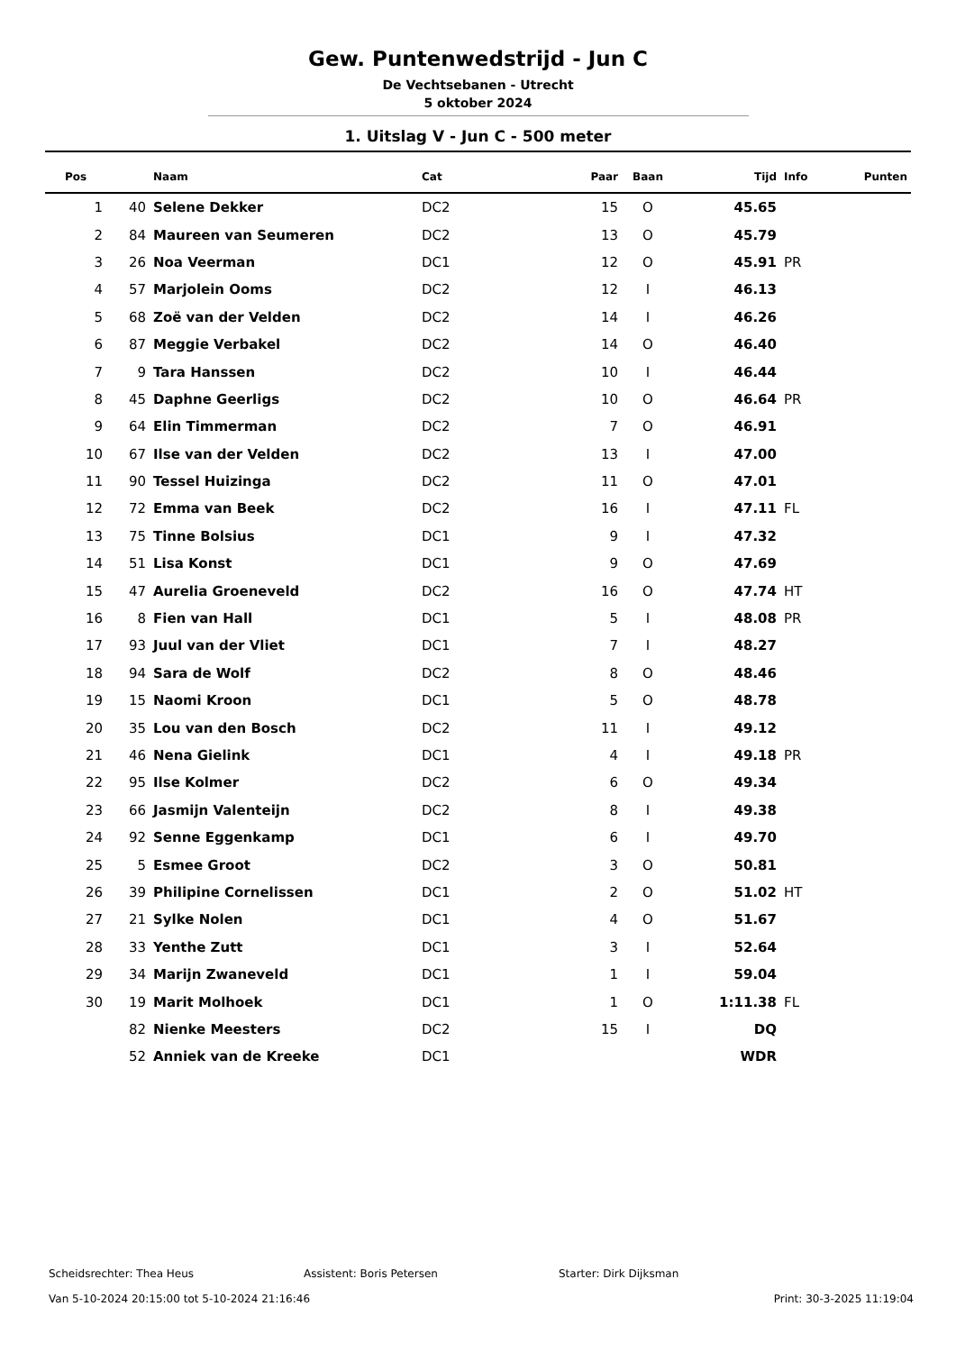Gew. Puntenwedstrijd - Jun C
De Vechtsebanen - Utrecht
5 oktober 2024
1. Uitslag V - Jun C - 500 meter
| Pos | | Naam | Cat | Paar | Baan | Tijd | Info | Punten |
| --- | --- | --- | --- | --- | --- | --- | --- | --- |
| 1 | 40 | Selene Dekker | DC2 | 15 | O | 45.65 | | |
| 2 | 84 | Maureen van Seumeren | DC2 | 13 | O | 45.79 | | |
| 3 | 26 | Noa Veerman | DC1 | 12 | O | 45.91 | PR | |
| 4 | 57 | Marjolein Ooms | DC2 | 12 | I | 46.13 | | |
| 5 | 68 | Zoë van der Velden | DC2 | 14 | I | 46.26 | | |
| 6 | 87 | Meggie Verbakel | DC2 | 14 | O | 46.40 | | |
| 7 | 9 | Tara Hanssen | DC2 | 10 | I | 46.44 | | |
| 8 | 45 | Daphne Geerligs | DC2 | 10 | O | 46.64 | PR | |
| 9 | 64 | Elin Timmerman | DC2 | 7 | O | 46.91 | | |
| 10 | 67 | Ilse van der Velden | DC2 | 13 | I | 47.00 | | |
| 11 | 90 | Tessel Huizinga | DC2 | 11 | O | 47.01 | | |
| 12 | 72 | Emma van Beek | DC2 | 16 | I | 47.11 | FL | |
| 13 | 75 | Tinne Bolsius | DC1 | 9 | I | 47.32 | | |
| 14 | 51 | Lisa Konst | DC1 | 9 | O | 47.69 | | |
| 15 | 47 | Aurelia Groeneveld | DC2 | 16 | O | 47.74 | HT | |
| 16 | 8 | Fien van Hall | DC1 | 5 | I | 48.08 | PR | |
| 17 | 93 | Juul van der Vliet | DC1 | 7 | I | 48.27 | | |
| 18 | 94 | Sara de Wolf | DC2 | 8 | O | 48.46 | | |
| 19 | 15 | Naomi Kroon | DC1 | 5 | O | 48.78 | | |
| 20 | 35 | Lou van den Bosch | DC2 | 11 | I | 49.12 | | |
| 21 | 46 | Nena Gielink | DC1 | 4 | I | 49.18 | PR | |
| 22 | 95 | Ilse Kolmer | DC2 | 6 | O | 49.34 | | |
| 23 | 66 | Jasmijn Valenteijn | DC2 | 8 | I | 49.38 | | |
| 24 | 92 | Senne Eggenkamp | DC1 | 6 | I | 49.70 | | |
| 25 | 5 | Esmee Groot | DC2 | 3 | O | 50.81 | | |
| 26 | 39 | Philipine Cornelissen | DC1 | 2 | O | 51.02 | HT | |
| 27 | 21 | Sylke Nolen | DC1 | 4 | O | 51.67 | | |
| 28 | 33 | Yenthe Zutt | DC1 | 3 | I | 52.64 | | |
| 29 | 34 | Marijn Zwaneveld | DC1 | 1 | I | 59.04 | | |
| 30 | 19 | Marit Molhoek | DC1 | 1 | O | 1:11.38 | FL | |
| | 82 | Nienke Meesters | DC2 | 15 | I | DQ | | |
| | 52 | Anniek van de Kreeke | DC1 | | | WDR | | |
Scheidsrechter: Thea Heus Assistent: Boris Petersen Starter: Dirk Dijksman
Van 5-10-2024 20:15:00 tot 5-10-2024 21:16:46 Print: 30-3-2025 11:19:04